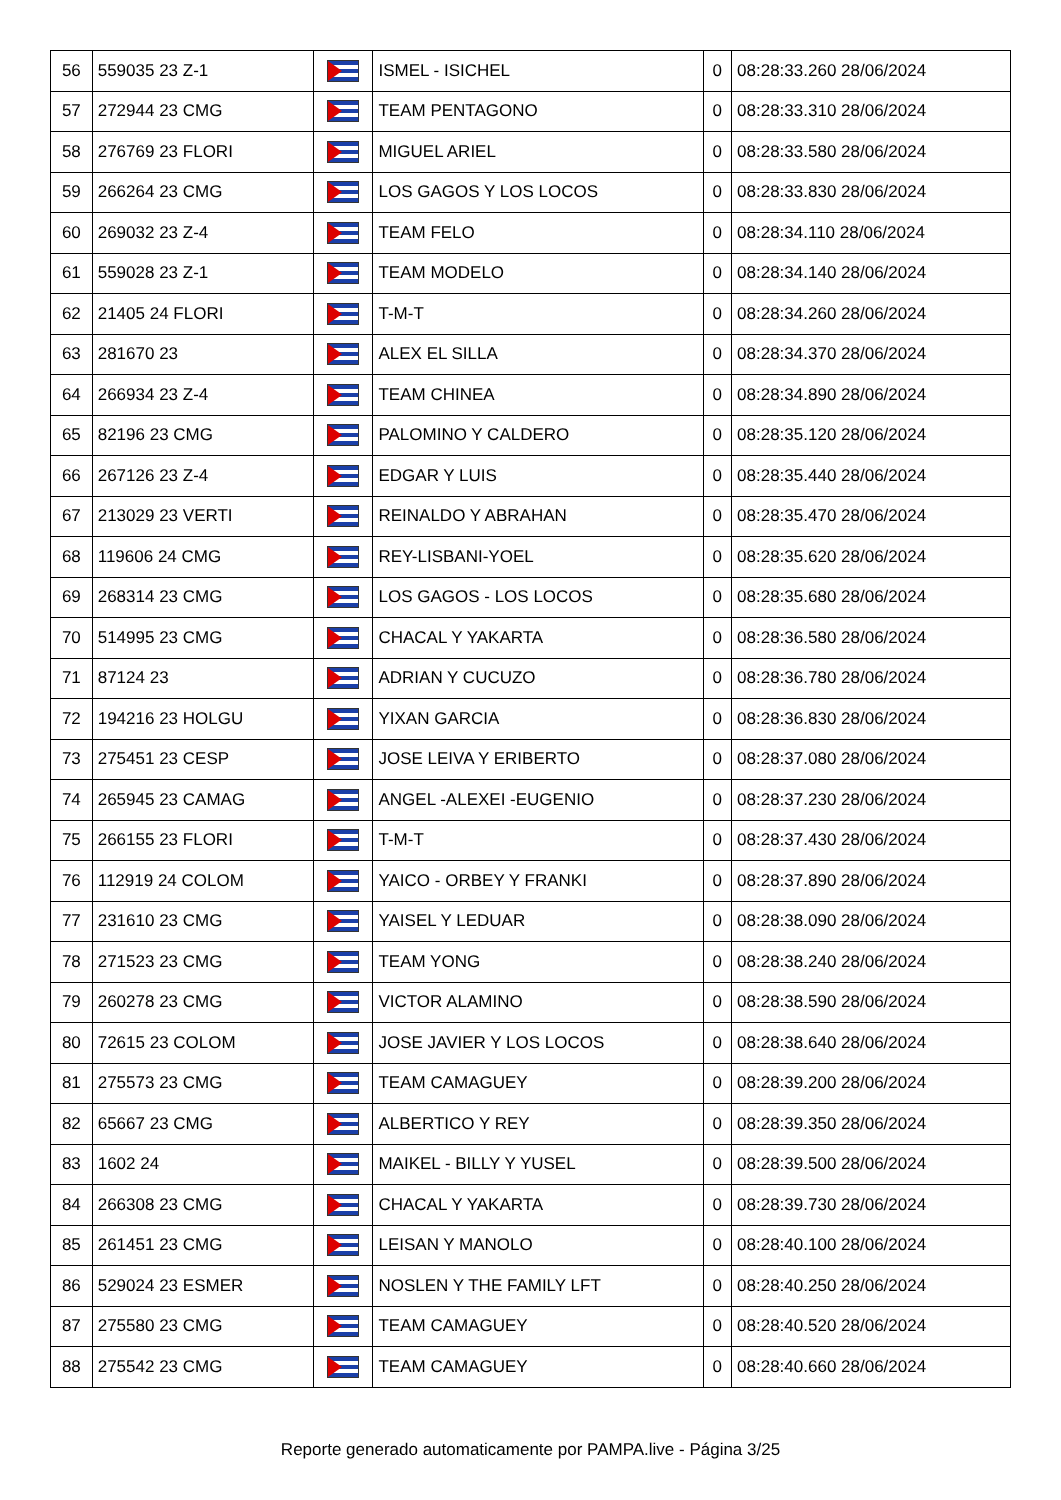| 56 | 559035 23 Z-1 | | ISMEL - ISICHEL | 0 | 08:28:33.260 28/06/2024 |
| 57 | 272944 23 CMG | | TEAM PENTAGONO | 0 | 08:28:33.310 28/06/2024 |
| 58 | 276769 23 FLORI | | MIGUEL ARIEL | 0 | 08:28:33.580 28/06/2024 |
| 59 | 266264 23 CMG | | LOS GAGOS Y LOS LOCOS | 0 | 08:28:33.830 28/06/2024 |
| 60 | 269032 23 Z-4 | | TEAM FELO | 0 | 08:28:34.110 28/06/2024 |
| 61 | 559028 23 Z-1 | | TEAM MODELO | 0 | 08:28:34.140 28/06/2024 |
| 62 | 21405 24 FLORI | | T-M-T | 0 | 08:28:34.260 28/06/2024 |
| 63 | 281670 23 | | ALEX EL SILLA | 0 | 08:28:34.370 28/06/2024 |
| 64 | 266934 23 Z-4 | | TEAM CHINEA | 0 | 08:28:34.890 28/06/2024 |
| 65 | 82196 23 CMG | | PALOMINO Y CALDERO | 0 | 08:28:35.120 28/06/2024 |
| 66 | 267126 23 Z-4 | | EDGAR Y LUIS | 0 | 08:28:35.440 28/06/2024 |
| 67 | 213029 23 VERTI | | REINALDO Y ABRAHAN | 0 | 08:28:35.470 28/06/2024 |
| 68 | 119606 24 CMG | | REY-LISBANI-YOEL | 0 | 08:28:35.620 28/06/2024 |
| 69 | 268314 23 CMG | | LOS GAGOS - LOS LOCOS | 0 | 08:28:35.680 28/06/2024 |
| 70 | 514995 23 CMG | | CHACAL Y YAKARTA | 0 | 08:28:36.580 28/06/2024 |
| 71 | 87124 23 | | ADRIAN Y CUCUZO | 0 | 08:28:36.780 28/06/2024 |
| 72 | 194216 23 HOLGU | | YIXAN GARCIA | 0 | 08:28:36.830 28/06/2024 |
| 73 | 275451 23 CESP | | JOSE LEIVA Y ERIBERTO | 0 | 08:28:37.080 28/06/2024 |
| 74 | 265945 23 CAMAG | | ANGEL -ALEXEI -EUGENIO | 0 | 08:28:37.230 28/06/2024 |
| 75 | 266155 23 FLORI | | T-M-T | 0 | 08:28:37.430 28/06/2024 |
| 76 | 112919 24 COLOM | | YAICO - ORBEY Y FRANKI | 0 | 08:28:37.890 28/06/2024 |
| 77 | 231610 23 CMG | | YAISEL Y LEDUAR | 0 | 08:28:38.090 28/06/2024 |
| 78 | 271523 23 CMG | | TEAM YONG | 0 | 08:28:38.240 28/06/2024 |
| 79 | 260278 23 CMG | | VICTOR ALAMINO | 0 | 08:28:38.590 28/06/2024 |
| 80 | 72615 23 COLOM | | JOSE JAVIER Y LOS LOCOS | 0 | 08:28:38.640 28/06/2024 |
| 81 | 275573 23 CMG | | TEAM CAMAGUEY | 0 | 08:28:39.200 28/06/2024 |
| 82 | 65667 23 CMG | | ALBERTICO Y REY | 0 | 08:28:39.350 28/06/2024 |
| 83 | 1602 24 | | MAIKEL - BILLY Y YUSEL | 0 | 08:28:39.500 28/06/2024 |
| 84 | 266308 23 CMG | | CHACAL Y YAKARTA | 0 | 08:28:39.730 28/06/2024 |
| 85 | 261451 23 CMG | | LEISAN Y MANOLO | 0 | 08:28:40.100 28/06/2024 |
| 86 | 529024 23 ESMER | | NOSLEN Y THE FAMILY LFT | 0 | 08:28:40.250 28/06/2024 |
| 87 | 275580 23 CMG | | TEAM CAMAGUEY | 0 | 08:28:40.520 28/06/2024 |
| 88 | 275542 23 CMG | | TEAM CAMAGUEY | 0 | 08:28:40.660 28/06/2024 |
Reporte generado automaticamente por PAMPA.live - Página 3/25